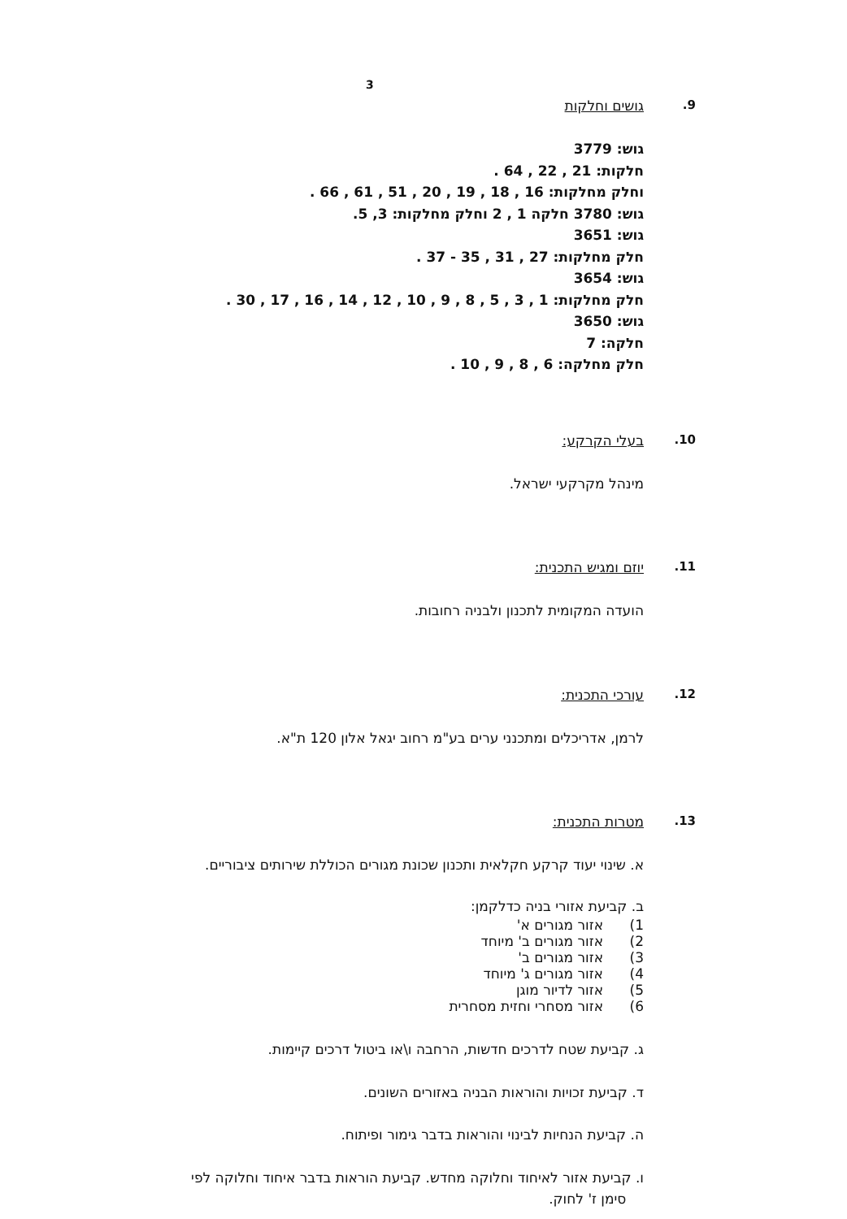3
9. גושים וחלקות
גוש: 3779
חלקות: 21 , 22 , 64 .
וחלק מחלקות: 16 , 18 , 19 , 20 , 51 , 61 , 66 .
גוש: 3780 חלקה 1 , 2 וחלק מחלקות: 3, 5.
גוש: 3651
חלק מחלקות: 27 , 31 , 35 - 37 .
גוש: 3654
חלק מחלקות: 1 , 3 , 5 , 8 , 9 , 10 , 12 , 14 , 16 , 17 , 30 .
גוש: 3650
חלקה: 7
חלק מחלקה: 6 , 8 , 9 , 10 .
10. בעלי הקרקע:
מינהל מקרקעי ישראל.
11. יוזם ומגיש התכנית:
הועדה המקומית לתכנון ולבניה רחובות.
12. עורכי התכנית:
לרמן, אדריכלים ומתכנני ערים בע"מ רחוב יגאל אלון 120 ת"א.
13. מטרות התכנית:
א. שינוי יעוד קרקע חקלאית ותכנון שכונת מגורים הכוללת שירותים ציבוריים.
ב. קביעת אזורי בניה כדלקמן:
1) אזור מגורים א'
2) אזור מגורים ב' מיוחד
3) אזור מגורים ב'
4) אזור מגורים ג' מיוחד
5) אזור לדיור מוגן
6) אזור מסחרי וחזית מסחרית
ג. קביעת שטח לדרכים חדשות, הרחבה ו\או ביטול דרכים קיימות.
ד. קביעת זכויות והוראות הבניה באזורים השונים.
ה. קביעת הנחיות לבינוי והוראות בדבר גימור ופיתוח.
ו. קביעת אזור לאיחוד וחלוקה מחדש. קביעת הוראות בדבר איחוד וחלוקה לפי
סימן ז' לחוק.